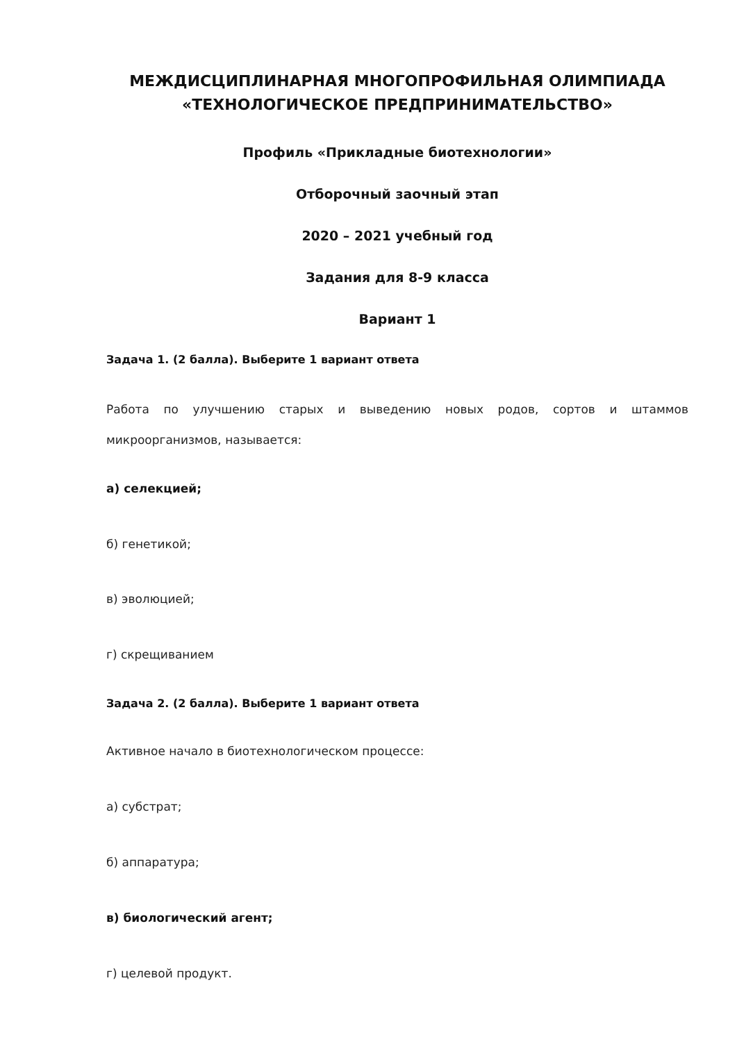МЕЖДИСЦИПЛИНАРНАЯ МНОГОПРОФИЛЬНАЯ ОЛИМПИАДА «ТЕХНОЛОГИЧЕСКОЕ ПРЕДПРИНИМАТЕЛЬСТВО»
Профиль «Прикладные биотехнологии»
Отборочный заочный этап
2020 – 2021 учебный год
Задания для 8-9 класса
Вариант 1
Задача 1. (2 балла). Выберите 1 вариант ответа
Работа по улучшению старых и выведению новых родов, сортов и штаммов микроорганизмов, называется:
а) селекцией;
б) генетикой;
в) эволюцией;
г) скрещиванием
Задача 2. (2 балла). Выберите 1 вариант ответа
Активное начало в биотехнологическом процессе:
а) субстрат;
б) аппаратура;
в) биологический агент;
г) целевой продукт.